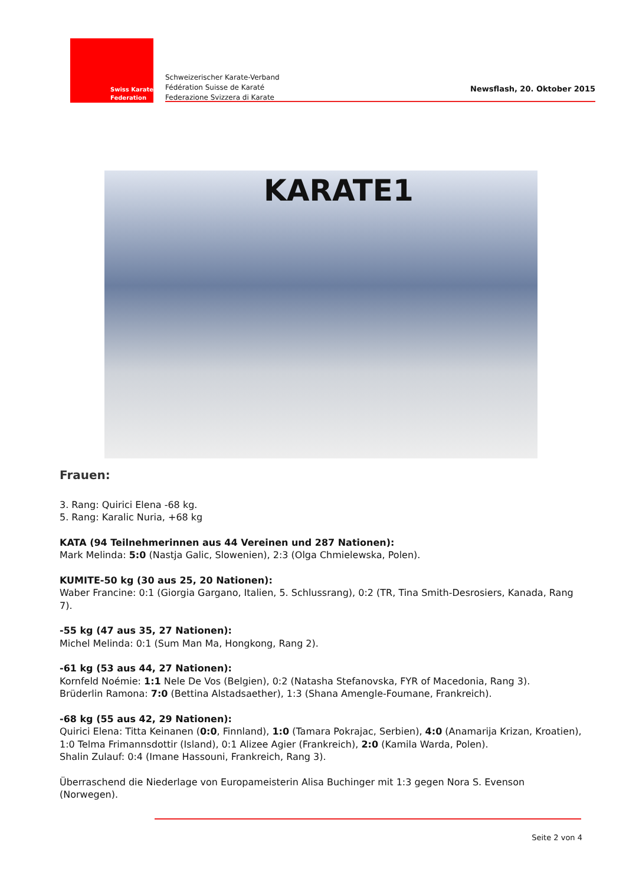Swiss Karate
Federation
Schweizerischer Karate-Verband
Fédération Suisse de Karaté
Federazione Svizzera di Karate
Newsflash, 20. Oktober 2015
KARATE1
Frauen:
3. Rang: Quirici Elena -68 kg.
5. Rang: Karalic Nuria, +68 kg
KATA (94 Teilnehmerinnen aus 44 Vereinen und 287 Nationen):
Mark Melinda: 5:0 (Nastja Galic, Slowenien), 2:3 (Olga Chmielewska, Polen).
KUMITE-50 kg (30 aus 25, 20 Nationen):
Waber Francine: 0:1 (Giorgia Gargano, Italien, 5. Schlussrang), 0:2 (TR, Tina Smith-Desrosiers, Kanada, Rang 7).
-55 kg (47 aus 35, 27 Nationen):
Michel Melinda: 0:1 (Sum Man Ma, Hongkong, Rang 2).
-61 kg (53 aus 44, 27 Nationen):
Kornfeld Noémie: 1:1 Nele De Vos (Belgien), 0:2 (Natasha Stefanovska, FYR of Macedonia, Rang 3).
Brüderlin Ramona: 7:0 (Bettina Alstadsaether), 1:3 (Shana Amengle-Foumane, Frankreich).
-68 kg (55 aus 42, 29 Nationen):
Quirici Elena: Titta Keinanen (0:0, Finnland), 1:0 (Tamara Pokrajac, Serbien), 4:0 (Anamarija Krizan, Kroatien), 1:0 Telma Frimannsdottir (Island), 0:1 Alizee Agier (Frankreich), 2:0 (Kamila Warda, Polen).
Shalin Zulauf: 0:4 (Imane Hassouni, Frankreich, Rang 3).
Überraschend die Niederlage von Europameisterin Alisa Buchinger mit 1:3 gegen Nora S. Evenson (Norwegen).
Seite 2 von 4